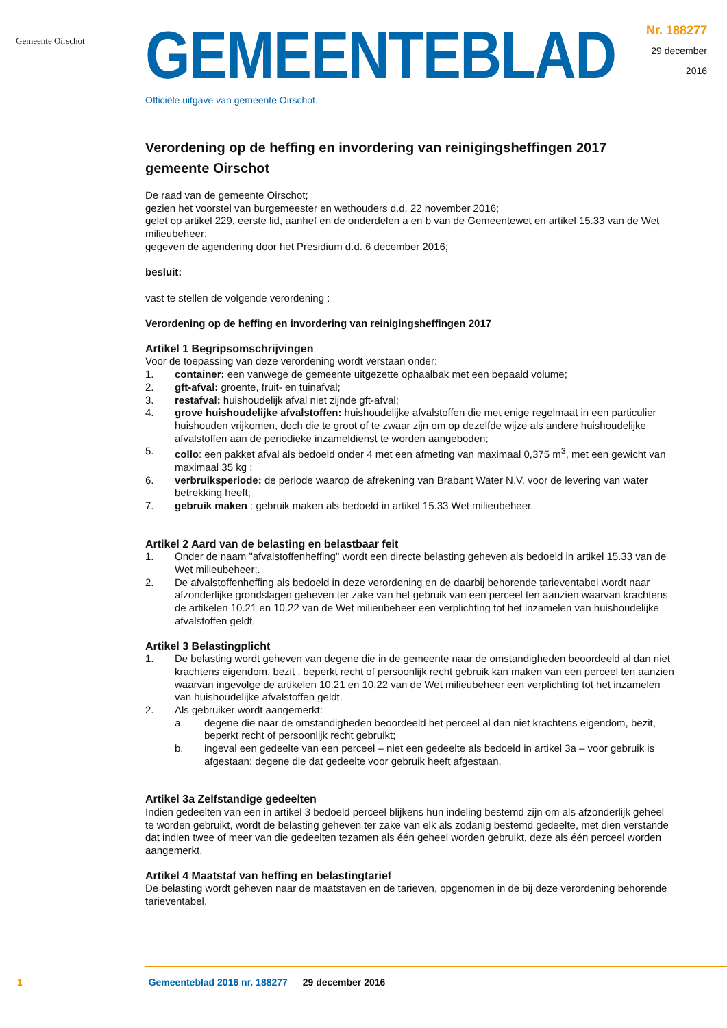Gemeente Oirschot
GEMEENTEBLAD
Officiële uitgave van gemeente Oirschot.
Nr. 188277
29 december
2016
Verordening op de heffing en invordering van reinigingsheffingen 2017 gemeente Oirschot
De raad van de gemeente Oirschot;
gezien het voorstel van burgemeester en wethouders d.d. 22 november 2016;
gelet op artikel 229, eerste lid, aanhef en de onderdelen a en b van de Gemeentewet en artikel 15.33 van de Wet milieubeheer;
gegeven de agendering door het Presidium d.d. 6 december 2016;
besluit:
vast te stellen de volgende verordening :
Verordening op de heffing en invordering van reinigingsheffingen 2017
Artikel 1 Begripsomschrijvingen
Voor de toepassing van deze verordening wordt verstaan onder:
1. container: een vanwege de gemeente uitgezette ophaalbak met een bepaald volume;
2. gft-afval: groente, fruit- en tuinafval;
3. restafval: huishoudelijk afval niet zijnde gft-afval;
4. grove huishoudelijke afvalstoffen: huishoudelijke afvalstoffen die met enige regelmaat in een particulier huishouden vrijkomen, doch die te groot of te zwaar zijn om op dezelfde wijze als andere huishoudelijke afvalstoffen aan de periodieke inzameldienst te worden aangeboden;
5. collo: een pakket afval als bedoeld onder 4 met een afmeting van maximaal 0,375 m<sup>3</sup>, met een gewicht van maximaal 35 kg ;
6. verbruiksperiode: de periode waarop de afrekening van Brabant Water N.V. voor de levering van water betrekking heeft;
7. gebruik maken : gebruik maken als bedoeld in artikel 15.33 Wet milieubeheer.
Artikel 2 Aard van de belasting en belastbaar feit
1. Onder de naam "afvalstoffenheffing" wordt een directe belasting geheven als bedoeld in artikel 15.33 van de Wet milieubeheer;.
2. De afvalstoffenheffing als bedoeld in deze verordening en de daarbij behorende tarieventabel wordt naar afzonderlijke grondslagen geheven ter zake van het gebruik van een perceel ten aanzien waarvan krachtens de artikelen 10.21 en 10.22 van de Wet milieubeheer een verplichting tot het inzamelen van huishoudelijke afvalstoffen geldt.
Artikel 3 Belastingplicht
1. De belasting wordt geheven van degene die in de gemeente naar de omstandigheden beoordeeld al dan niet krachtens eigendom, bezit , beperkt recht of persoonlijk recht gebruik kan maken van een perceel ten aanzien waarvan ingevolge de artikelen 10.21 en 10.22 van de Wet milieubeheer een verplichting tot het inzamelen van huishoudelijke afvalstoffen geldt.
2. Als gebruiker wordt aangemerkt:
a. degene die naar de omstandigheden beoordeeld het perceel al dan niet krachtens eigendom, bezit, beperkt recht of persoonlijk recht gebruikt;
b. ingeval een gedeelte van een perceel – niet een gedeelte als bedoeld in artikel 3a – voor gebruik is afgestaan: degene die dat gedeelte voor gebruik heeft afgestaan.
Artikel 3a Zelfstandige gedeelten
Indien gedeelten van een in artikel 3 bedoeld perceel blijkens hun indeling bestemd zijn om als afzonderlijk geheel te worden gebruikt, wordt de belasting geheven ter zake van elk als zodanig bestemd gedeelte, met dien verstande dat indien twee of meer van die gedeelten tezamen als één geheel worden gebruikt, deze als één perceel worden aangemerkt.
Artikel 4 Maatstaf van heffing en belastingtarief
De belasting wordt geheven naar de maatstaven en de tarieven, opgenomen in de bij deze verordening behorende tarieventabel.
1 Gemeenteblad 2016 nr. 188277 29 december 2016